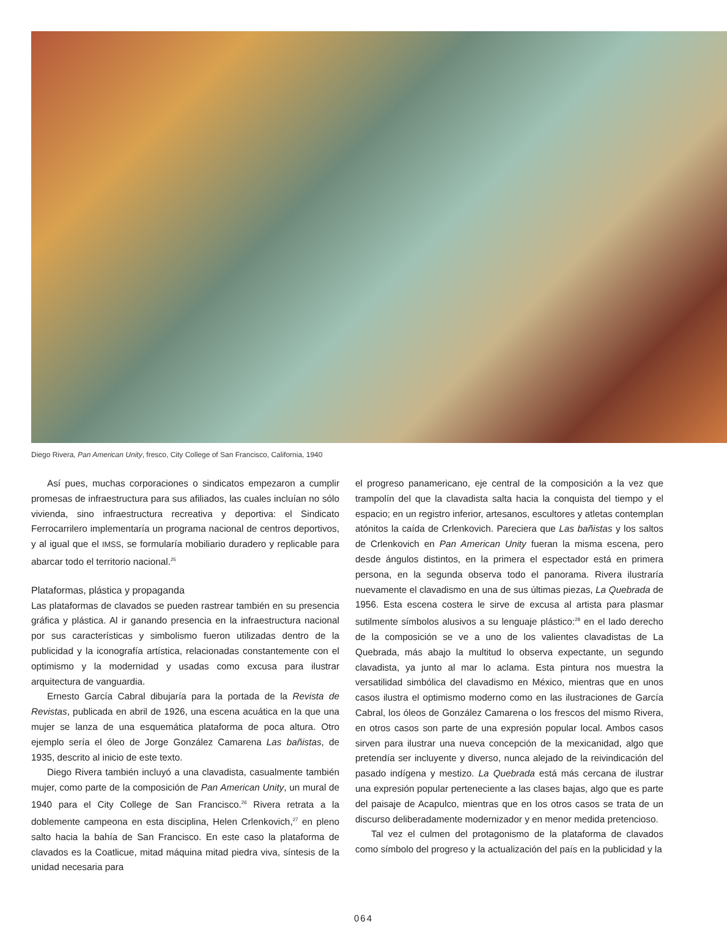Diego Rivera, Pan American Unity, fresco, City College of San Francisco, California, 1940
Así pues, muchas corporaciones o sindicatos empezaron a cumplir promesas de infraestructura para sus afiliados, las cuales incluían no sólo vivienda, sino infraestructura recreativa y deportiva: el Sindicato Ferrocarrilero implementaría un programa nacional de centros deportivos, y al igual que el IMSS, se formularía mobiliario duradero y replicable para abarcar todo el territorio nacional.<sup>25</sup>
Plataformas, plástica y propaganda
Las plataformas de clavados se pueden rastrear también en su presencia gráfica y plástica. Al ir ganando presencia en la infraestructura nacional por sus características y simbolismo fueron utilizadas dentro de la publicidad y la iconografía artística, relacionadas constantemente con el optimismo y la modernidad y usadas como excusa para ilustrar arquitectura de vanguardia.
Ernesto García Cabral dibujaría para la portada de la Revista de Revistas, publicada en abril de 1926, una escena acuática en la que una mujer se lanza de una esquemática plataforma de poca altura. Otro ejemplo sería el óleo de Jorge González Camarena Las bañistas, de 1935, descrito al inicio de este texto.
Diego Rivera también incluyó a una clavadista, casualmente también mujer, como parte de la composición de Pan American Unity, un mural de 1940 para el City College de San Francisco.<sup>26</sup> Rivera retrata a la doblemente campeona en esta disciplina, Helen Crlenkovich,<sup>27</sup> en pleno salto hacia la bahía de San Francisco. En este caso la plataforma de clavados es la Coatlicue, mitad máquina mitad piedra viva, síntesis de la unidad necesaria para
el progreso panamericano, eje central de la composición a la vez que trampolín del que la clavadista salta hacia la conquista del tiempo y el espacio; en un registro inferior, artesanos, escultores y atletas contemplan atónitos la caída de Crlenkovich. Pareciera que Las bañistas y los saltos de Crlenkovich en Pan American Unity fueran la misma escena, pero desde ángulos distintos, en la primera el espectador está en primera persona, en la segunda observa todo el panorama. Rivera ilustraría nuevamente el clavadismo en una de sus últimas piezas, La Quebrada de 1956. Esta escena costera le sirve de excusa al artista para plasmar sutilmente símbolos alusivos a su lenguaje plástico:<sup>28</sup> en el lado derecho de la composición se ve a uno de los valientes clavadistas de La Quebrada, más abajo la multitud lo observa expectante, un segundo clavadista, ya junto al mar lo aclama. Esta pintura nos muestra la versatilidad simbólica del clavadismo en México, mientras que en unos casos ilustra el optimismo moderno como en las ilustraciones de García Cabral, los óleos de González Camarena o los frescos del mismo Rivera, en otros casos son parte de una expresión popular local. Ambos casos sirven para ilustrar una nueva concepción de la mexicanidad, algo que pretendía ser incluyente y diverso, nunca alejado de la reivindicación del pasado indígena y mestizo. La Quebrada está más cercana de ilustrar una expresión popular perteneciente a las clases bajas, algo que es parte del paisaje de Acapulco, mientras que en los otros casos se trata de un discurso deliberadamente modernizador y en menor medida pretencioso.
Tal vez el culmen del protagonismo de la plataforma de clavados como símbolo del progreso y la actualización del país en la publicidad y la
064